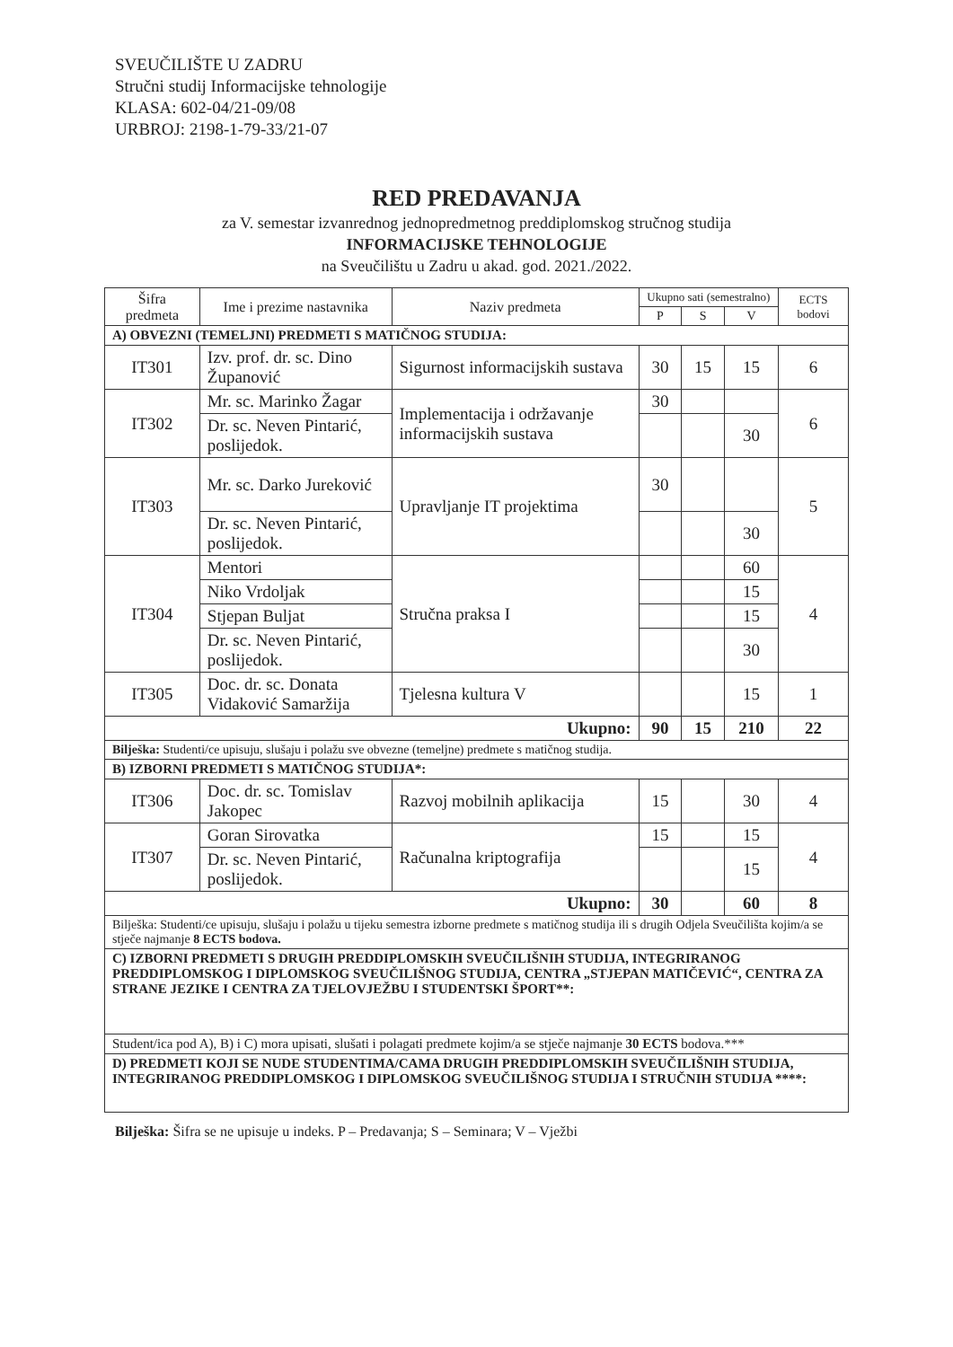SVEUČILIŠTE U ZADRU
Stručni studij Informacijske tehnologije
KLASA: 602-04/21-09/08
URBROJ: 2198-1-79-33/21-07
RED PREDAVANJA
za V. semestar izvanrednog jednopredmetnog preddiplomskog stručnog studija
INFORMACIJSKE TEHNOLOGIJE
na Sveučilištu u Zadru u akad. god. 2021./2022.
| Šifra predmeta | Ime i prezime nastavnika | Naziv predmeta | Ukupno sati (semestralno) | | | ECTS bodovi |
| --- | --- | --- | --- | --- | --- | --- |
| | | | P | S | V | |
| A) OBVEZNI (TEMELJNI) PREDMETI S MATIČNOG STUDIJA: | | | | | | |
| IT301 | Izv. prof. dr. sc. Dino Županović | Sigurnost informacijskih sustava | 30 | 15 | 15 | 6 |
| IT302 | Mr. sc. Marinko Žagar | Implementacija i održavanje informacijskih sustava | 30 | | | 6 |
| | Dr. sc. Neven Pintarić, poslijedok. | | | | 30 | |
| IT303 | Mr. sc. Darko Jureković | Upravljanje IT projektima | 30 | | | 5 |
| | Dr. sc. Neven Pintarić, poslijedok. | | | | 30 | |
| IT304 | Mentori | Stručna praksa I | | | 60 | 4 |
| | Niko Vrdoljak | | | | 15 | |
| | Stjepan Buljat | | | | 15 | |
| | Dr. sc. Neven Pintarić, poslijedok. | | | | 30 | |
| IT305 | Doc. dr. sc. Donata Vidaković Samaržija | Tjelesna kultura V | | | 15 | 1 |
| Ukupno: | | | 90 | 15 | 210 | 22 |
| Bilješka: Studenti/ce upisuju, slušaju i polažu sve obvezne (temeljne) predmete s matičnog studija. | | | | | | |
| B) IZBORNI PREDMETI S MATIČNOG STUDIJA*: | | | | | | |
| IT306 | Doc. dr. sc. Tomislav Jakopec | Razvoj mobilnih aplikacija | 15 | | 30 | 4 |
| IT307 | Goran Sirovatka | Računalna kriptografija | 15 | | 15 | 4 |
| | Dr. sc. Neven Pintarić, poslijedok. | | | | 15 | |
| Ukupno: | | | 30 | | 60 | 8 |
| Bilješka: Studenti/ce upisuju, slušaju i polažu u tijeku semestra izborne predmete s matičnog studija ili s drugih Odjela Sveučilišta kojim/a se stječe najmanje 8 ECTS bodova. | | | | | | |
| C) IZBORNI PREDMETI S DRUGIH PREDDIPLOMSKIH SVEUČILIŠNIH STUDIJA, INTEGRIRANOG PREDDIPLOMSKOG I DIPLOMSKOG SVEUČILIŠNOG STUDIJA, CENTRA „STJEPAN MATIČEVIĆ“, CENTRA ZA STRANE JEZIKE I CENTRA ZA TJELOVJEŽBU I STUDENTSKI ŠPORT**: | | | | | | |
| Student/ica pod A), B) i C) mora upisati, slušati i polagati predmete kojim/a se stječe najmanje 30 ECTS bodova.*** | | | | | | |
| D) PREDMETI KOJI SE NUDE STUDENTIMA/CAMA DRUGIH PREDDIPLOMSKIH SVEUČILIŠNIH STUDIJA, INTEGRIRANOG PREDDIPLOMSKOG I DIPLOMSKOG SVEUČILIŠNOG STUDIJA I STRUČNIH STUDIJA ****: | | | | | | |
Bilješka: Šifra se ne upisuje u indeks. P – Predavanja; S – Seminara; V – Vježbi